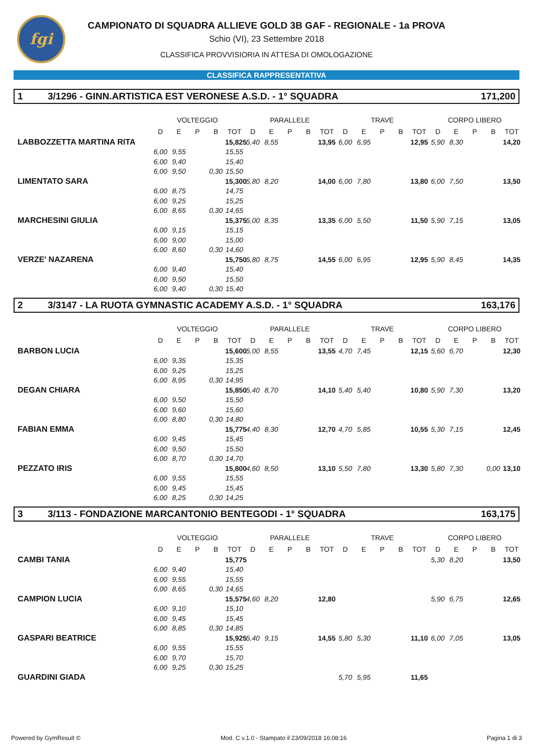fgi
CAMPIONATO DI SQUADRA ALLIEVE GOLD 3B GAF - REGIONALE - 1a PROVA
Schio (VI), 23 Settembre 2018
CLASSIFICA PROVVISIORIA IN ATTESA DI OMOLOGAZIONE
CLASSIFICA RAPPRESENTATIVA
1 3/1296 - GINN.ARTISTICA EST VERONESE A.S.D. - 1° SQUADRA 171,200
| | VOLTEGGIO | | | | | PARALLELE | | | | | TRAVE | | | | | CORPO LIBERO | | | | |
| --- | --- | --- | --- | --- | --- | --- | --- | --- | --- | --- | --- | --- | --- | --- | --- | --- | --- | --- | --- | --- |
| | D | E | P | B | TOT | D | E | P | B | TOT | D | E | P | B | TOT | D | E | P | B | TOT |
| LABBOZZETTA MARTINA RITA | | | | | 15,825 | 5,40 | 8,55 | | | 13,95 | 6,00 | 6,95 | | | 12,95 | 5,90 | 8,30 | | | 14,20 |
| | 6,00 | 9,55 | | | 15,55 | | | | | | | | | | | | | | | |
| | 6,00 | 9,40 | | | 15,40 | | | | | | | | | | | | | | | |
| | 6,00 | 9,50 | | 0,30 | 15,50 | | | | | | | | | | | | | | | |
| LIMENTATO SARA | | | | | 15,300 | 5,80 | 8,20 | | | 14,00 | 6,00 | 7,80 | | | 13,80 | 6,00 | 7,50 | | | 13,50 |
| | 6,00 | 8,75 | | | 14,75 | | | | | | | | | | | | | | | |
| | 6,00 | 9,25 | | | 15,25 | | | | | | | | | | | | | | | |
| | 6,00 | 8,65 | | 0,30 | 14,65 | | | | | | | | | | | | | | | |
| MARCHESINI GIULIA | | | | | 15,375 | 5,00 | 8,35 | | | 13,35 | 6,00 | 5,50 | | | 11,50 | 5,90 | 7,15 | | | 13,05 |
| | 6,00 | 9,15 | | | 15,15 | | | | | | | | | | | | | | | |
| | 6,00 | 9,00 | | | 15,00 | | | | | | | | | | | | | | | |
| | 6,00 | 8,60 | | 0,30 | 14,60 | | | | | | | | | | | | | | | |
| VERZE' NAZARENA | | | | | 15,750 | 5,80 | 8,75 | | | 14,55 | 6,00 | 6,95 | | | 12,95 | 5,90 | 8,45 | | | 14,35 |
| | 6,00 | 9,40 | | | 15,40 | | | | | | | | | | | | | | | |
| | 6,00 | 9,50 | | | 15,50 | | | | | | | | | | | | | | | |
| | 6,00 | 9,40 | | 0,30 | 15,40 | | | | | | | | | | | | | | | |
2 3/3147 - LA RUOTA GYMNASTIC ACADEMY A.S.D. - 1° SQUADRA 163,176
| | VOLTEGGIO | | | | | PARALLELE | | | | | TRAVE | | | | | CORPO LIBERO | | | | |
| --- | --- | --- | --- | --- | --- | --- | --- | --- | --- | --- | --- | --- | --- | --- | --- | --- | --- | --- | --- | --- |
| | D | E | P | B | TOT | D | E | P | B | TOT | D | E | P | B | TOT | D | E | P | B | TOT |
| BARBON LUCIA | | | | | 15,600 | 5,00 | 8,55 | | | 13,55 | 4,70 | 7,45 | | | 12,15 | 5,60 | 6,70 | | | 12,30 |
| | 6,00 | 9,35 | | | 15,35 | | | | | | | | | | | | | | | |
| | 6,00 | 9,25 | | | 15,25 | | | | | | | | | | | | | | | |
| | 6,00 | 8,95 | | 0,30 | 14,95 | | | | | | | | | | | | | | | |
| DEGAN CHIARA | | | | | 15,850 | 5,40 | 8,70 | | | 14,10 | 5,40 | 5,40 | | | 10,80 | 5,90 | 7,30 | | | 13,20 |
| | 6,00 | 9,50 | | | 15,50 | | | | | | | | | | | | | | | |
| | 6,00 | 9,60 | | | 15,60 | | | | | | | | | | | | | | | |
| | 6,00 | 8,80 | | 0,30 | 14,80 | | | | | | | | | | | | | | | |
| FABIAN EMMA | | | | | 15,775 | 4,40 | 8,30 | | | 12,70 | 4,70 | 5,85 | | | 10,55 | 5,30 | 7,15 | | | 12,45 |
| | 6,00 | 9,45 | | | 15,45 | | | | | | | | | | | | | | | |
| | 6,00 | 9,50 | | | 15,50 | | | | | | | | | | | | | | | |
| | 6,00 | 8,70 | | 0,30 | 14,70 | | | | | | | | | | | | | | | |
| PEZZATO IRIS | | | | | 15,800 | 4,60 | 8,50 | | | 13,10 | 5,50 | 7,80 | | | 13,30 | 5,80 | 7,30 | | 0,00 | 13,10 |
| | 6,00 | 9,55 | | | 15,55 | | | | | | | | | | | | | | | |
| | 6,00 | 9,45 | | | 15,45 | | | | | | | | | | | | | | | |
| | 6,00 | 8,25 | | 0,30 | 14,25 | | | | | | | | | | | | | | | |
3 3/113 - FONDAZIONE MARCANTONIO BENTEGODI - 1° SQUADRA 163,175
| | VOLTEGGIO | | | | | PARALLELE | | | | | TRAVE | | | | | CORPO LIBERO | | | | |
| --- | --- | --- | --- | --- | --- | --- | --- | --- | --- | --- | --- | --- | --- | --- | --- | --- | --- | --- | --- | --- |
| | D | E | P | B | TOT | D | E | P | B | TOT | D | E | P | B | TOT | D | E | P | B | TOT |
| CAMBI TANIA | | | | | 15,775 | | | | | | | | | | | 5,30 | 8,20 | | | 13,50 |
| | 6,00 | 9,40 | | | 15,40 | | | | | | | | | | | | | | | |
| | 6,00 | 9,55 | | | 15,55 | | | | | | | | | | | | | | | |
| | 6,00 | 8,65 | | 0,30 | 14,65 | | | | | | | | | | | | | | | |
| CAMPION LUCIA | | | | | 15,575 | 4,60 | 8,20 | | | 12,80 | | | | | | 5,90 | 6,75 | | | 12,65 |
| | 6,00 | 9,10 | | | 15,10 | | | | | | | | | | | | | | | |
| | 6,00 | 9,45 | | | 15,45 | | | | | | | | | | | | | | | |
| | 6,00 | 8,85 | | 0,30 | 14,85 | | | | | | | | | | | | | | | |
| GASPARI BEATRICE | | | | | 15,925 | 5,40 | 9,15 | | | 14,55 | 5,80 | 5,30 | | | 11,10 | 6,00 | 7,05 | | | 13,05 |
| | 6,00 | 9,55 | | | 15,55 | | | | | | | | | | | | | | | |
| | 6,00 | 9,70 | | | 15,70 | | | | | | | | | | | | | | | |
| | 6,00 | 9,25 | | 0,30 | 15,25 | | | | | | | | | | | | | | | |
| GUARDINI GIADA | | | | | | | | | | | 5,70 | 5,95 | | | 11,65 | | | | | |
Powered by GymResult © Mod. C v.1.0 - Stampato il 23/09/2018 16:08:16 Pagina 1 di 3